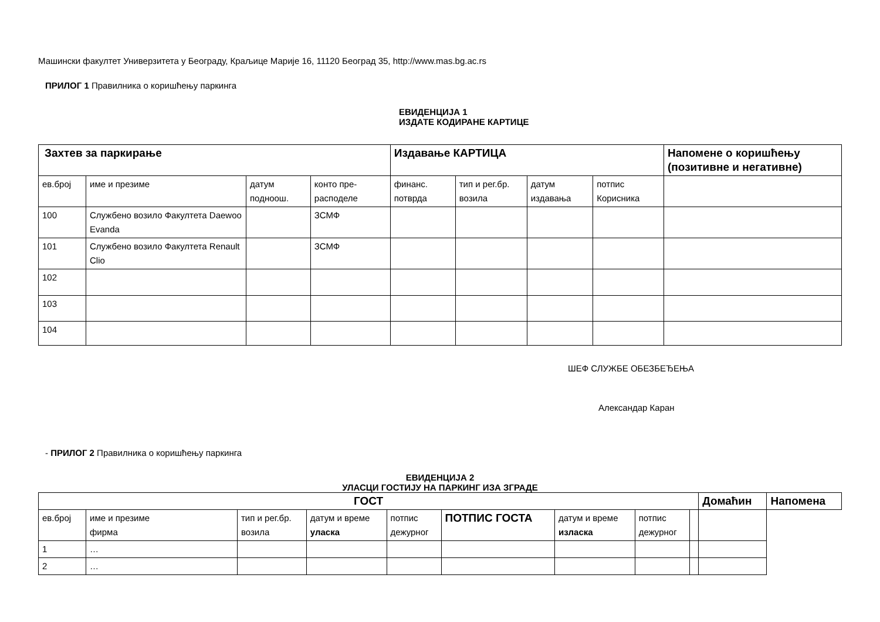Машински факултет Универзитета у Београду, Краљице Марије 16, 11120 Београд 35, http://www.mas.bg.ac.rs
ПРИЛОГ 1 Правилника о коришћењу паркинга
ЕВИДЕНЦИЈА 1
ИЗДАТЕ КОДИРАНЕ КАРТИЦЕ
| Захтев за паркирање | | | | Издавање КАРТИЦА | | | | Напомене о коришћењу (позитивне и негативне) |
| --- | --- | --- | --- | --- | --- | --- | --- | --- |
| ев.број | име и презиме | датум подноош. | конто пре-расподеле | финанс. потврда | тип и рег.бр. возила | датум издавања | потпис Корисника | |
| 100 | Службено возило Факултета Daewoo Evanda | | ЗСМФ | | | | | |
| 101 | Службено возило Факултета Renault Clio | | ЗСМФ | | | | | |
| 102 | | | | | | | | |
| 103 | | | | | | | | |
| 104 | | | | | | | | |
ШЕФ СЛУЖБЕ ОБЕЗБЕЂЕЊА
Александар Каран
- ПРИЛОГ 2 Правилника о коришћењу паркинга
ЕВИДЕНЦИЈА 2
УЛАСЦИ ГОСТИЈУ НА ПАРКИНГ ИЗА ЗГРАДЕ
| ГОСТ | | | | | | | | | Домаћин | Напомена | |
| --- | --- | --- | --- | --- | --- | --- | --- | --- | --- | --- | --- |
| ев.број | име и презиме фирма | тип и рег.бр. возила | датум и време уласка | потпис дежурног | ПОТПИС ГОСТА | датум и време изласка | потпис дежурног | | | | |
| 1 | … | | | | | | | | | | |
| 2 | … | | | | | | | | | | |